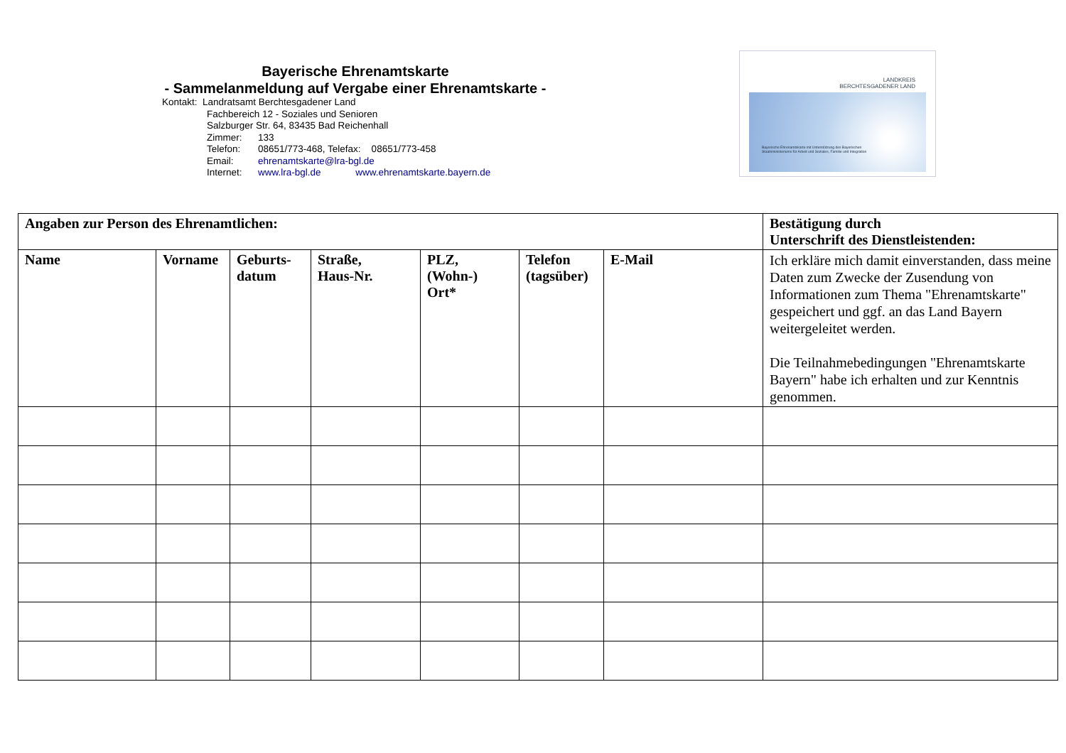Bayerische Ehrenamtskarte
- Sammelanmeldung auf Vergabe einer Ehrenamtskarte -
Kontakt: Landratsamt Berchtesgadener Land
Fachbereich 12 - Soziales und Senioren
Salzburger Str. 64, 83435 Bad Reichenhall
Zimmer: 133
Telefon: 08651/773-468, Telefax: 08651/773-458
Email: ehrenamtskarte@lra-bgl.de
Internet: www.lra-bgl.de www.ehrenamtskarte.bayern.de
LANDKREIS
BERCHTESGADENER LAND
Bayerische Ehrenamtskarte mit Unterstützung des Bayerischen Staatsministeriums für Arbeit und Soziales, Familie und Integration
| Angaben zur Person des Ehrenamtlichen: | | | | | | | Bestätigung durch Unterschrift des Dienstleistenden: |
| --- | --- | --- | --- | --- | --- | --- | --- |
| Name | Vorname | Geburts- datum | Straße, Haus-Nr. | PLZ, (Wohn-) Ort* | Telefon (tagsüber) | E-Mail | Ich erkläre mich damit einverstanden, dass meine Daten zum Zwecke der Zusendung von Informationen zum Thema "Ehrenamtskarte" gespeichert und ggf. an das Land Bayern weitergeleitet werden. Die Teilnahmebedingungen "Ehrenamtskarte Bayern" habe ich erhalten und zur Kenntnis genommen. |